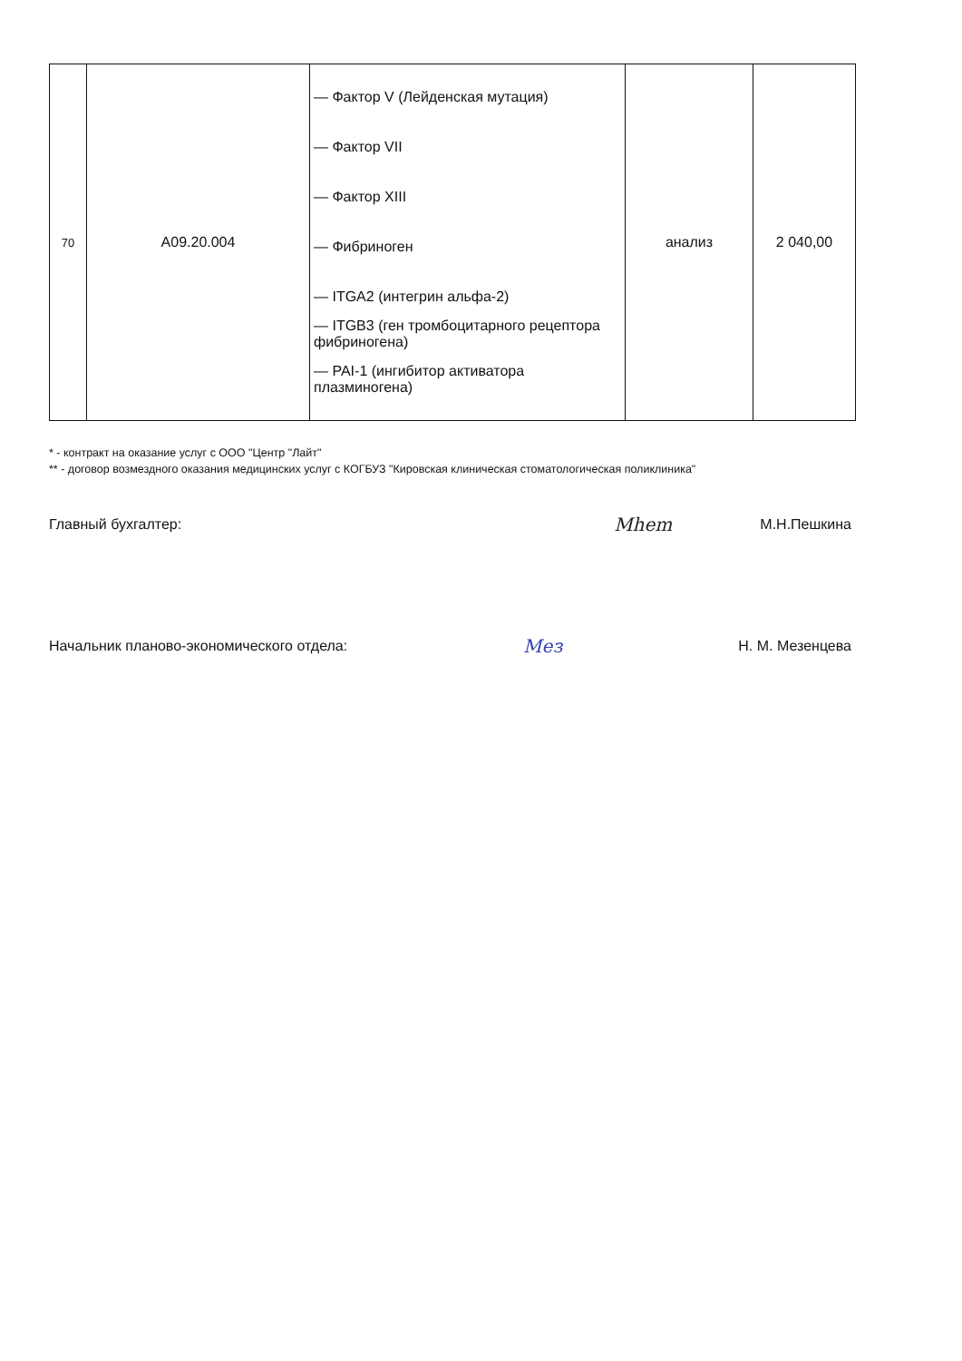| 70 | A09.20.004 | — Фактор V (Лейденская мутация) — Фактор VII — Фактор XIII — Фибриноген — ITGA2 (интегрин альфа-2) — ITGB3 (ген тромбоцитарного рецептора фибриногена) — PAI-1 (ингибитор активатора плазминогена) | анализ | 2 040,00 |
* - контракт на оказание услуг с ООО "Центр "Лайт"
** - договор возмездного оказания медицинских услуг с КОГБУЗ "Кировская клиническая стоматологическая поликлиника"
Главный бухгалтер: Mhem М.Н.Пешкина
Начальник планово-экономического отдела: Мез Н. М. Мезенцева